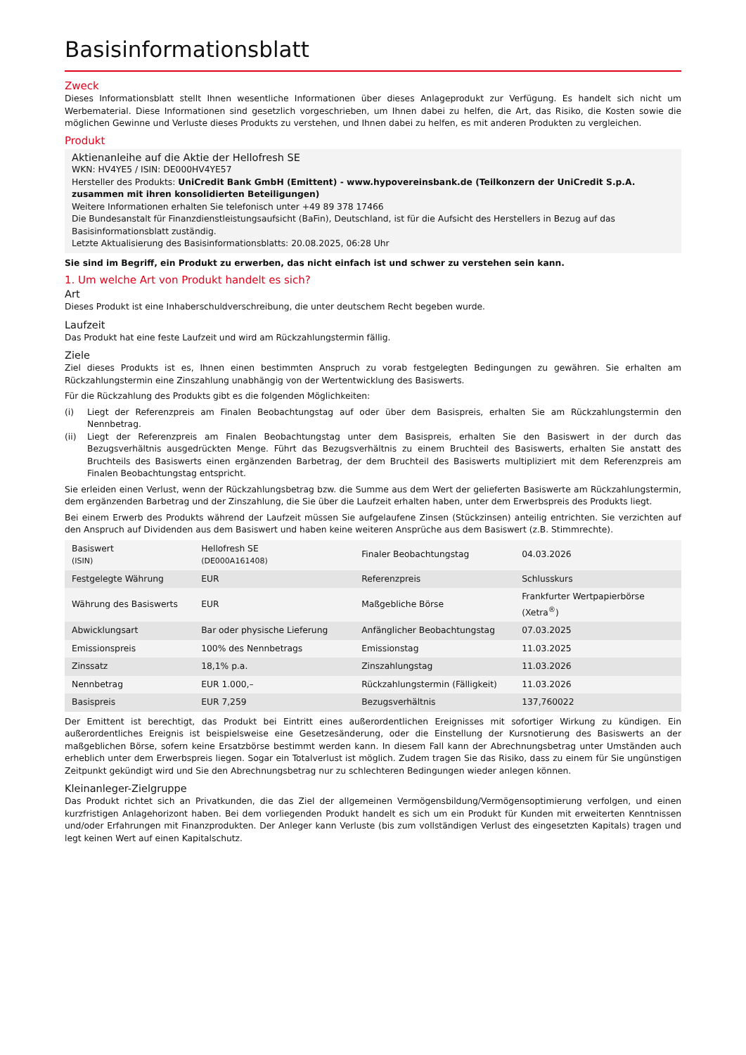Basisinformationsblatt
Zweck
Dieses Informationsblatt stellt Ihnen wesentliche Informationen über dieses Anlageprodukt zur Verfügung. Es handelt sich nicht um Werbematerial. Diese Informationen sind gesetzlich vorgeschrieben, um Ihnen dabei zu helfen, die Art, das Risiko, die Kosten sowie die möglichen Gewinne und Verluste dieses Produkts zu verstehen, und Ihnen dabei zu helfen, es mit anderen Produkten zu vergleichen.
Produkt
Aktienanleihe auf die Aktie der Hellofresh SE
WKN: HV4YE5 / ISIN: DE000HV4YE57
Hersteller des Produkts: UniCredit Bank GmbH (Emittent) - www.hypovereinsbank.de (Teilkonzern der UniCredit S.p.A. zusammen mit ihren konsolidierten Beteiligungen)
Weitere Informationen erhalten Sie telefonisch unter +49 89 378 17466
Die Bundesanstalt für Finanzdienstleistungsaufsicht (BaFin), Deutschland, ist für die Aufsicht des Herstellers in Bezug auf das Basisinformationsblatt zuständig.
Letzte Aktualisierung des Basisinformationsblatts: 20.08.2025, 06:28 Uhr
Sie sind im Begriff, ein Produkt zu erwerben, das nicht einfach ist und schwer zu verstehen sein kann.
1. Um welche Art von Produkt handelt es sich?
Art
Dieses Produkt ist eine Inhaberschuldverschreibung, die unter deutschem Recht begeben wurde.
Laufzeit
Das Produkt hat eine feste Laufzeit und wird am Rückzahlungstermin fällig.
Ziele
Ziel dieses Produkts ist es, Ihnen einen bestimmten Anspruch zu vorab festgelegten Bedingungen zu gewähren. Sie erhalten am Rückzahlungstermin eine Zinszahlung unabhängig von der Wertentwicklung des Basiswerts.
Für die Rückzahlung des Produkts gibt es die folgenden Möglichkeiten:
(i) Liegt der Referenzpreis am Finalen Beobachtungstag auf oder über dem Basispreis, erhalten Sie am Rückzahlungstermin den Nennbetrag.
(ii) Liegt der Referenzpreis am Finalen Beobachtungstag unter dem Basispreis, erhalten Sie den Basiswert in der durch das Bezugsverhältnis ausgedrückten Menge. Führt das Bezugsverhältnis zu einem Bruchteil des Basiswerts, erhalten Sie anstatt des Bruchteils des Basiswerts einen ergänzenden Barbetrag, der dem Bruchteil des Basiswerts multipliziert mit dem Referenzpreis am Finalen Beobachtungstag entspricht.
Sie erleiden einen Verlust, wenn der Rückzahlungsbetrag bzw. die Summe aus dem Wert der gelieferten Basiswerte am Rückzahlungstermin, dem ergänzenden Barbetrag und der Zinszahlung, die Sie über die Laufzeit erhalten haben, unter dem Erwerbspreis des Produkts liegt.
Bei einem Erwerb des Produkts während der Laufzeit müssen Sie aufgelaufene Zinsen (Stückzinsen) anteilig entrichten. Sie verzichten auf den Anspruch auf Dividenden aus dem Basiswert und haben keine weiteren Ansprüche aus dem Basiswert (z.B. Stimmrechte).
| Basiswert (ISIN) | Hellofresh SE (DE000A161408) | Finaler Beobachtungstag | 04.03.2026 |
| Festgelegte Währung | EUR | Referenzpreis | Schlusskurs |
| Währung des Basiswerts | EUR | Maßgebliche Börse | Frankfurter Wertpapierbörse (Xetra<sup>®</sup>) |
| Abwicklungsart | Bar oder physische Lieferung | Anfänglicher Beobachtungstag | 07.03.2025 |
| Emissionspreis | 100% des Nennbetrags | Emissionstag | 11.03.2025 |
| Zinssatz | 18,1% p.a. | Zinszahlungstag | 11.03.2026 |
| Nennbetrag | EUR 1.000,– | Rückzahlungstermin (Fälligkeit) | 11.03.2026 |
| Basispreis | EUR 7,259 | Bezugsverhältnis | 137,760022 |
Der Emittent ist berechtigt, das Produkt bei Eintritt eines außerordentlichen Ereignisses mit sofortiger Wirkung zu kündigen. Ein außerordentliches Ereignis ist beispielsweise eine Gesetzesänderung, oder die Einstellung der Kursnotierung des Basiswerts an der maßgeblichen Börse, sofern keine Ersatzbörse bestimmt werden kann. In diesem Fall kann der Abrechnungsbetrag unter Umständen auch erheblich unter dem Erwerbspreis liegen. Sogar ein Totalverlust ist möglich. Zudem tragen Sie das Risiko, dass zu einem für Sie ungünstigen Zeitpunkt gekündigt wird und Sie den Abrechnungsbetrag nur zu schlechteren Bedingungen wieder anlegen können.
Kleinanleger-Zielgruppe
Das Produkt richtet sich an Privatkunden, die das Ziel der allgemeinen Vermögensbildung/Vermögensoptimierung verfolgen, und einen kurzfristigen Anlagehorizont haben. Bei dem vorliegenden Produkt handelt es sich um ein Produkt für Kunden mit erweiterten Kenntnissen und/oder Erfahrungen mit Finanzprodukten. Der Anleger kann Verluste (bis zum vollständigen Verlust des eingesetzten Kapitals) tragen und legt keinen Wert auf einen Kapitalschutz.